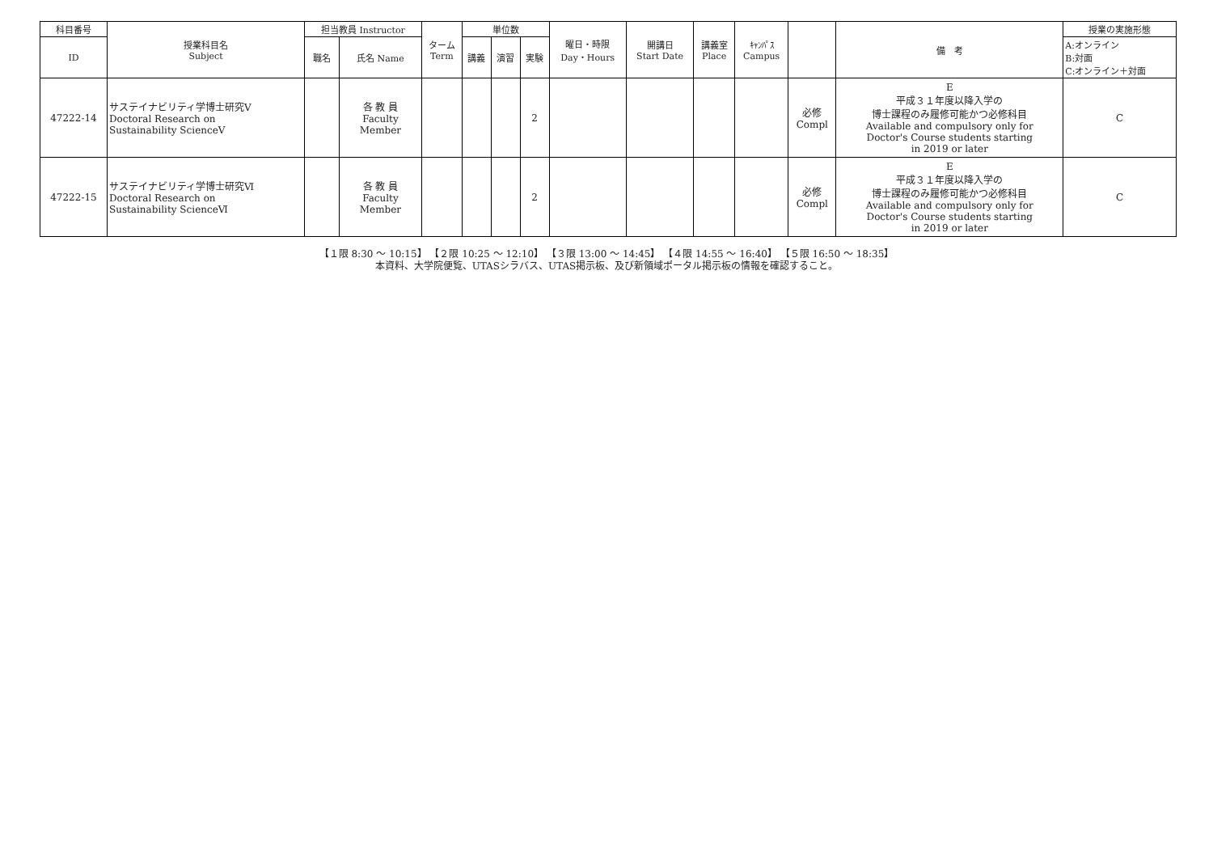| 科目番号 | 授業科目名 Subject | 担当教員 Instructor | | ターム Term | 単位数 | | | 曜日・時限 Day・Hours | 開講日 Start Date | 講義室 Place | ｷｬﾝﾊﾟｽ Campus | | 備 考 | 授業の実施形態 |
| --- | --- | --- | --- | --- | --- | --- | --- | --- | --- | --- | --- | --- | --- | --- |
| ID | | 職名 | 氏名 Name | | 講義 | 演習 | 実験 | | | | | | | A:オンライン B:対面 C:オンライン＋対面 |
| 47222-14 | サステイナビリティ学博士研究Ⅴ Doctoral Research on Sustainability ScienceⅤ | | 各 教 員 Faculty Member | | | | 2 | | | | | 必修 Compl | E 平成３１年度以降入学の 博士課程のみ履修可能かつ必修科目 Available and compulsory only for Doctor's Course students starting in 2019 or later | C |
| 47222-15 | サステイナビリティ学博士研究Ⅵ Doctoral Research on Sustainability ScienceⅥ | | 各 教 員 Faculty Member | | | | 2 | | | | | 必修 Compl | E 平成３１年度以降入学の 博士課程のみ履修可能かつ必修科目 Available and compulsory only for Doctor's Course students starting in 2019 or later | C |
【１限 8:30 ～ 10:15】 【２限 10:25 ～ 12:10】 【３限 13:00 ～ 14:45】 【４限 14:55 ～ 16:40】 【５限 16:50 ～ 18:35】
本資料、大学院便覧、UTASシラバス、UTAS掲示板、及び新領域ポータル掲示板の情報を確認すること。